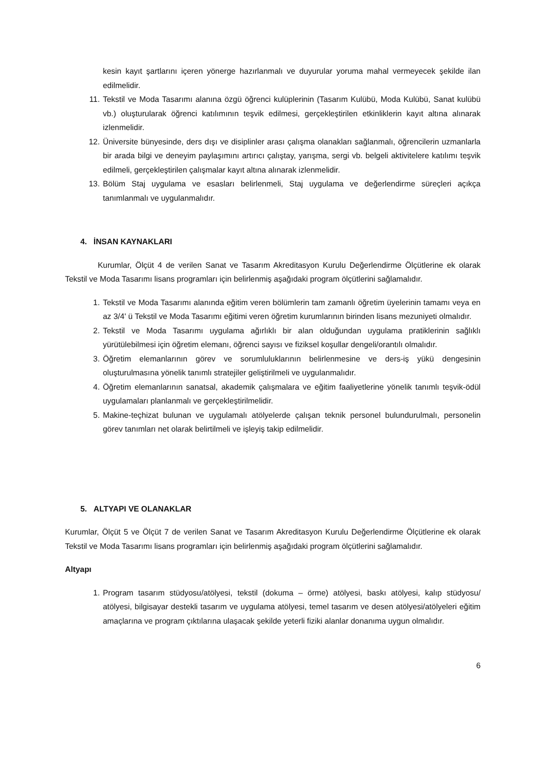kesin kayıt şartlarını içeren yönerge hazırlanmalı ve duyurular yoruma mahal vermeyecek şekilde ilan edilmelidir.
11. Tekstil ve Moda Tasarımı alanına özgü öğrenci kulüplerinin (Tasarım Kulübü, Moda Kulübü, Sanat kulübü vb.) oluşturularak öğrenci katılımının teşvik edilmesi, gerçekleştirilen etkinliklerin kayıt altına alınarak izlenmelidir.
12. Üniversite bünyesinde, ders dışı ve disiplinler arası çalışma olanakları sağlanmalı, öğrencilerin uzmanlarla bir arada bilgi ve deneyim paylaşımını artırıcı çalıştay, yarışma, sergi vb. belgeli aktivitelere katılımı teşvik edilmeli, gerçekleştirilen çalışmalar kayıt altına alınarak izlenmelidir.
13. Bölüm Staj uygulama ve esasları belirlenmeli, Staj uygulama ve değerlendirme süreçleri açıkça tanımlanmalı ve uygulanmalıdır.
4. İNSAN KAYNAKLARI
Kurumlar, Ölçüt 4 de verilen Sanat ve Tasarım Akreditasyon Kurulu Değerlendirme Ölçütlerine ek olarak Tekstil ve Moda Tasarımı lisans programları için belirlenmiş aşağıdaki program ölçütlerini sağlamalıdır.
1. Tekstil ve Moda Tasarımı alanında eğitim veren bölümlerin tam zamanlı öğretim üyelerinin tamamı veya en az 3/4' ü Tekstil ve Moda Tasarımı eğitimi veren öğretim kurumlarının birinden lisans mezuniyeti olmalıdır.
2. Tekstil ve Moda Tasarımı uygulama ağırlıklı bir alan olduğundan uygulama pratiklerinin sağlıklı yürütülebilmesi için öğretim elemanı, öğrenci sayısı ve fiziksel koşullar dengeli/orantılı olmalıdır.
3. Öğretim elemanlarının görev ve sorumluluklarının belirlenmesine ve ders-iş yükü dengesinin oluşturulmasına yönelik tanımlı stratejiler geliştirilmeli ve uygulanmalıdır.
4. Öğretim elemanlarının sanatsal, akademik çalışmalara ve eğitim faaliyetlerine yönelik tanımlı teşvik-ödül uygulamaları planlanmalı ve gerçekleştirilmelidir.
5. Makine-teçhizat bulunan ve uygulamalı atölyelerde çalışan teknik personel bulundurulmalı, personelin görev tanımları net olarak belirtilmeli ve işleyiş takip edilmelidir.
5. ALTYAPI VE OLANAKLAR
Kurumlar, Ölçüt 5 ve Ölçüt 7 de verilen Sanat ve Tasarım Akreditasyon Kurulu Değerlendirme Ölçütlerine ek olarak Tekstil ve Moda Tasarımı lisans programları için belirlenmiş aşağıdaki program ölçütlerini sağlamalıdır.
Altyapı
1. Program tasarım stüdyosu/atölyesi, tekstil (dokuma – örme) atölyesi, baskı atölyesi, kalıp stüdyosu/ atölyesi, bilgisayar destekli tasarım ve uygulama atölyesi, temel tasarım ve desen atölyesi/atölyeleri eğitim amaçlarına ve program çıktılarına ulaşacak şekilde yeterli fiziki alanlar donanıma uygun olmalıdır.
6